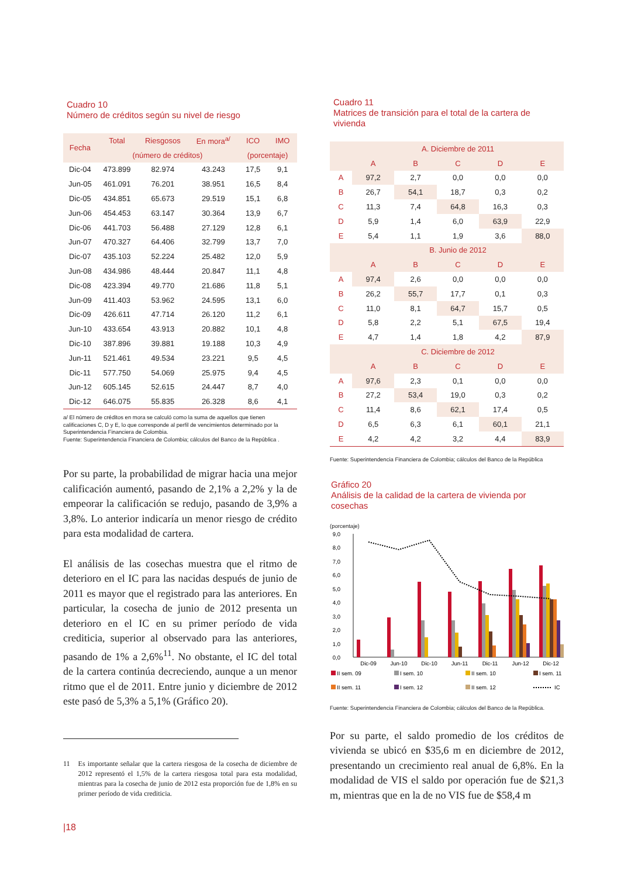Cuadro 10
Número de créditos según su nivel de riesgo
| Fecha | Total | Riesgosos | En mora<sup>a/</sup> | ICO | IMO |
| --- | --- | --- | --- | --- | --- |
| | (número de créditos) | | | (porcentaje) | |
| Dic-04 | 473.899 | 82.974 | 43.243 | 17,5 | 9,1 |
| Jun-05 | 461.091 | 76.201 | 38.951 | 16,5 | 8,4 |
| Dic-05 | 434.851 | 65.673 | 29.519 | 15,1 | 6,8 |
| Jun-06 | 454.453 | 63.147 | 30.364 | 13,9 | 6,7 |
| Dic-06 | 441.703 | 56.488 | 27.129 | 12,8 | 6,1 |
| Jun-07 | 470.327 | 64.406 | 32.799 | 13,7 | 7,0 |
| Dic-07 | 435.103 | 52.224 | 25.482 | 12,0 | 5,9 |
| Jun-08 | 434.986 | 48.444 | 20.847 | 11,1 | 4,8 |
| Dic-08 | 423.394 | 49.770 | 21.686 | 11,8 | 5,1 |
| Jun-09 | 411.403 | 53.962 | 24.595 | 13,1 | 6,0 |
| Dic-09 | 426.611 | 47.714 | 26.120 | 11,2 | 6,1 |
| Jun-10 | 433.654 | 43.913 | 20.882 | 10,1 | 4,8 |
| Dic-10 | 387.896 | 39.881 | 19.188 | 10,3 | 4,9 |
| Jun-11 | 521.461 | 49.534 | 23.221 | 9,5 | 4,5 |
| Dic-11 | 577.750 | 54.069 | 25.975 | 9,4 | 4,5 |
| Jun-12 | 605.145 | 52.615 | 24.447 | 8,7 | 4,0 |
| Dic-12 | 646.075 | 55.835 | 26.328 | 8,6 | 4,1 |
a/ El número de créditos en mora se calculó como la suma de aquellos que tienen calificaciones C, D y E, lo que corresponde al perfil de vencimientos determinado por la Superintendencia Financiera de Colombia.
Fuente: Superintendencia Financiera de Colombia; cálculos del Banco de la República .
Por su parte, la probabilidad de migrar hacia una mejor calificación aumentó, pasando de 2,1% a 2,2% y la de empeorar la calificación se redujo, pasando de 3,9% a 3,8%. Lo anterior indicaría un menor riesgo de crédito para esta modalidad de cartera.
El análisis de las cosechas muestra que el ritmo de deterioro en el IC para las nacidas después de junio de 2011 es mayor que el registrado para las anteriores. En particular, la cosecha de junio de 2012 presenta un deterioro en el IC en su primer período de vida crediticia, superior al observado para las anteriores, pasando de 1% a 2,6%<sup>11</sup>. No obstante, el IC del total de la cartera continúa decreciendo, aunque a un menor ritmo que el de 2011. Entre junio y diciembre de 2012 este pasó de 5,3% a 5,1% (Gráfico 20).
11 Es importante señalar que la cartera riesgosa de la cosecha de diciembre de 2012 representó el 1,5% de la cartera riesgosa total para esta modalidad, mientras para la cosecha de junio de 2012 esta proporción fue de 1,8% en su primer período de vida crediticia.
|18
Cuadro 11
Matrices de transición para el total de la cartera de vivienda
| | A. Diciembre de 2011 | | | | |
| --- | --- | --- | --- | --- | --- |
| | A | B | C | D | E |
| A | 97,2 | 2,7 | 0,0 | 0,0 | 0,0 |
| B | 26,7 | 54,1 | 18,7 | 0,3 | 0,2 |
| C | 11,3 | 7,4 | 64,8 | 16,3 | 0,3 |
| D | 5,9 | 1,4 | 6,0 | 63,9 | 22,9 |
| E | 5,4 | 1,1 | 1,9 | 3,6 | 88,0 |
| | B. Junio de 2012 | | | | |
| | A | B | C | D | E |
| A | 97,4 | 2,6 | 0,0 | 0,0 | 0,0 |
| B | 26,2 | 55,7 | 17,7 | 0,1 | 0,3 |
| C | 11,0 | 8,1 | 64,7 | 15,7 | 0,5 |
| D | 5,8 | 2,2 | 5,1 | 67,5 | 19,4 |
| E | 4,7 | 1,4 | 1,8 | 4,2 | 87,9 |
| | C. Diciembre de 2012 | | | | |
| | A | B | C | D | E |
| A | 97,6 | 2,3 | 0,1 | 0,0 | 0,0 |
| B | 27,2 | 53,4 | 19,0 | 0,3 | 0,2 |
| C | 11,4 | 8,6 | 62,1 | 17,4 | 0,5 |
| D | 6,5 | 6,3 | 6,1 | 60,1 | 21,1 |
| E | 4,2 | 4,2 | 3,2 | 4,4 | 83,9 |
Fuente: Superintendencia Financiera de Colombia; cálculos del Banco de la República
Gráfico 20
Análisis de la calidad de la cartera de vivienda por cosechas
(porcentaje)
9,0
8,0
7,0
6,0
5,0
4,0
3,0
2,0
1,0
0,0
Dic-09
Jun-10
Dic-10
Jun-11
Dic-11
Jun-12
Dic-12
II sem. 09
I sem. 10
II sem. 10
I sem. 11
II sem. 11
I sem. 12
II sem. 12
IC
Fuente: Superintendencia Financiera de Colombia; cálculos del Banco de la República.
Por su parte, el saldo promedio de los créditos de vivienda se ubicó en $35,6 m en diciembre de 2012, presentando un crecimiento real anual de 6,8%. En la modalidad de VIS el saldo por operación fue de $21,3 m, mientras que en la de no VIS fue de $58,4 m